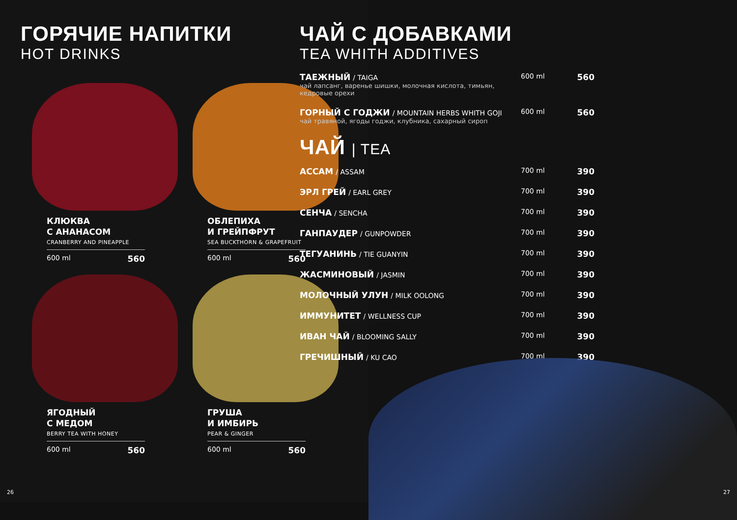ГОРЯЧИЕ НАПИТКИ
HOT DRINKS
КЛЮКВА
С АНАНАСОМ
CRANBERRY AND PINEAPPLE
600 ml 560
ОБЛЕПИХА
И ГРЕЙПФРУТ
SEA BUCKTHORN & GRAPEFRUIT
600 ml 560
ЯГОДНЫЙ
С МЕДОМ
BERRY TEA WITH HONEY
600 ml 560
ГРУША
И ИМБИРЬ
PEAR & GINGER
600 ml 560
26
ЧАЙ С ДОБАВКАМИ
TEA WHITH ADDITIVES
ТАЕЖНЫЙ / TAIGA
чай лапсанг, варенье шишки, молочная кислота, тимьян, кедровые орехи
600 ml
560
ГОРНЫЙ С ГОДЖИ / MOUNTAIN HERBS WHITH GOJI
чай травяной, ягоды годжи, клубника, сахарный сироп
600 ml
560
ЧАЙ | TEA
АССАМ / ASSAM 700 ml
390
ЭРЛ ГРЕЙ / EARL GREY 700 ml
390
СЕНЧА / SENCHA 700 ml
390
ГАНПАУДЕР / GUNPOWDER 700 ml
390
ТЕГУАНИНЬ / TIE GUANYIN 700 ml
390
ЖАСМИНОВЫЙ / JASMIN 700 ml
390
МОЛОЧНЫЙ УЛУН / MILK OOLONG 700 ml
390
ИММУНИТЕТ / WELLNESS CUP 700 ml
390
ИВАН ЧАЙ / BLOOMING SALLY 700 ml
390
ГРЕЧИШНЫЙ / KU CAO 700 ml
390
27